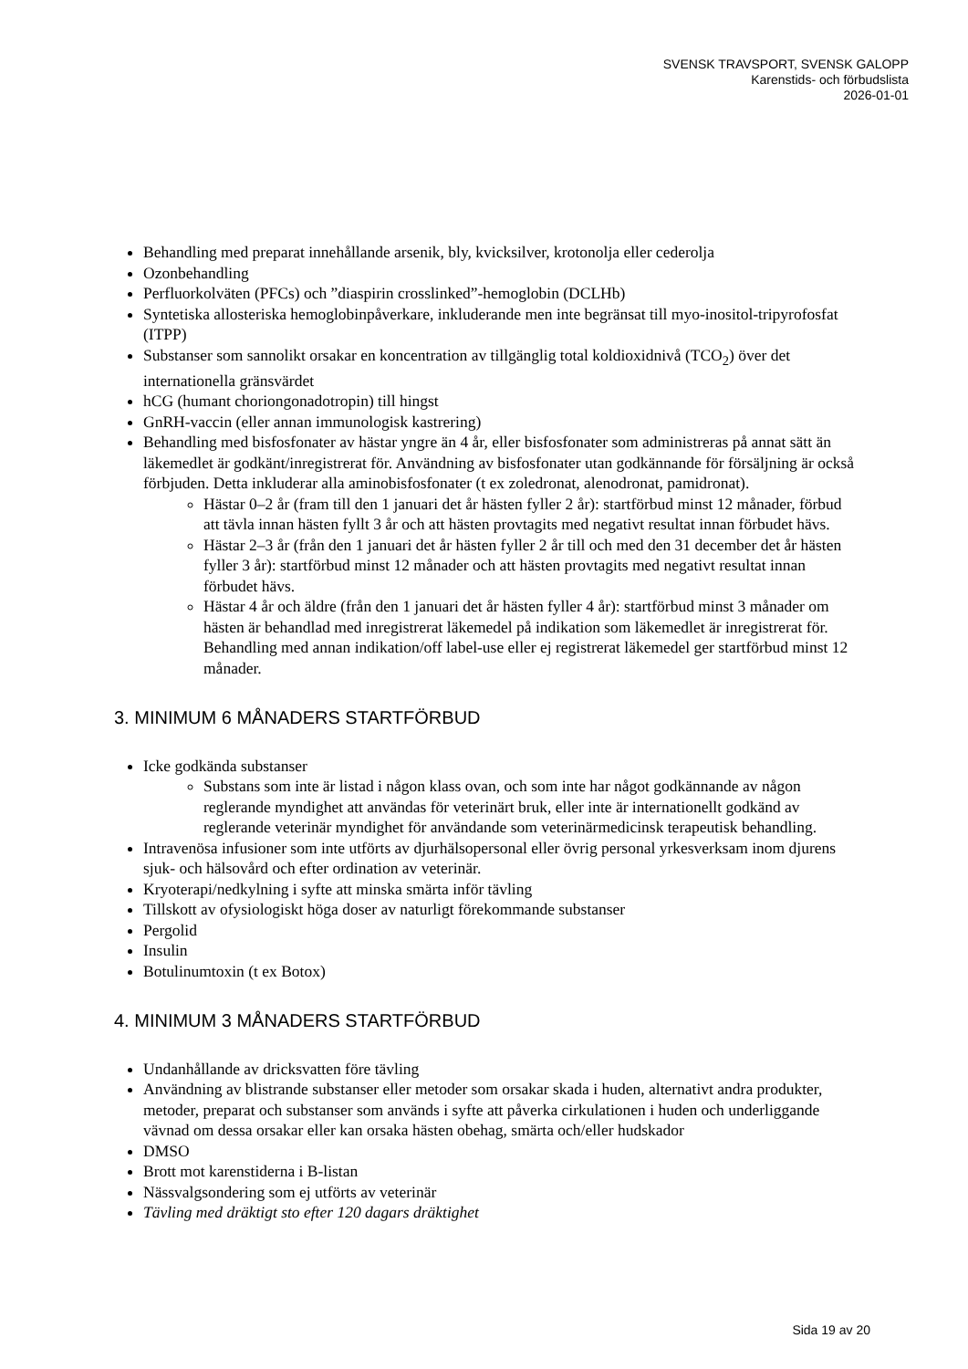SVENSK TRAVSPORT, SVENSK GALOPP
Karenstids- och förbudslista
2026-01-01
Behandling med preparat innehållande arsenik, bly, kvicksilver, krotonolja eller cederolja
Ozonbehandling
Perfluorkolväten (PFCs) och ”diaspirin crosslinked”-hemoglobin (DCLHb)
Syntetiska allosteriska hemoglobinpåverkare, inkluderande men inte begränsat till myo-inositol-tripyrofosfat (ITPP)
Substanser som sannolikt orsakar en koncentration av tillgänglig total koldioxidnivå (TCO<sub>2</sub>) över det internationella gränsvärdet
hCG (humant choriongonadotropin) till hingst
GnRH-vaccin (eller annan immunologisk kastrering)
Behandling med bisfosfonater av hästar yngre än 4 år, eller bisfosfonater som administreras på annat sätt än läkemedlet är godkänt/inregistrerat för. Användning av bisfosfonater utan godkännande för försäljning är också förbjuden. Detta inkluderar alla aminobisfosfonater (t ex zoledronat, alenodronat, pamidronat).
Hästar 0–2 år (fram till den 1 januari det år hästen fyller 2 år): startförbud minst 12 månader, förbud att tävla innan hästen fyllt 3 år och att hästen provtagits med negativt resultat innan förbudet hävs.
Hästar 2–3 år (från den 1 januari det år hästen fyller 2 år till och med den 31 december det år hästen fyller 3 år): startförbud minst 12 månader och att hästen provtagits med negativt resultat innan förbudet hävs.
Hästar 4 år och äldre (från den 1 januari det år hästen fyller 4 år): startförbud minst 3 månader om hästen är behandlad med inregistrerat läkemedel på indikation som läkemedlet är inregistrerat för. Behandling med annan indikation/off label-use eller ej registrerat läkemedel ger startförbud minst 12 månader.
3. MINIMUM 6 MÅNADERS STARTFÖRBUD
Icke godkända substanser
Substans som inte är listad i någon klass ovan, och som inte har något godkännande av någon reglerande myndighet att användas för veterinärt bruk, eller inte är internationellt godkänd av reglerande veterinär myndighet för användande som veterinärmedicinsk terapeutisk behandling.
Intravenösa infusioner som inte utförts av djurhälsopersonal eller övrig personal yrkesverksam inom djurens sjuk- och hälsovård och efter ordination av veterinär.
Kryoterapi/nedkylning i syfte att minska smärta inför tävling
Tillskott av ofysiologiskt höga doser av naturligt förekommande substanser
Pergolid
Insulin
Botulinumtoxin (t ex Botox)
4. MINIMUM 3 MÅNADERS STARTFÖRBUD
Undanhållande av dricksvatten före tävling
Användning av blistrande substanser eller metoder som orsakar skada i huden, alternativt andra produkter, metoder, preparat och substanser som används i syfte att påverka cirkulationen i huden och underliggande vävnad om dessa orsakar eller kan orsaka hästen obehag, smärta och/eller hudskador
DMSO
Brott mot karenstiderna i B-listan
Nässvalgsondering som ej utförts av veterinär
Tävling med dräktigt sto efter 120 dagars dräktighet
Sida 19 av 20